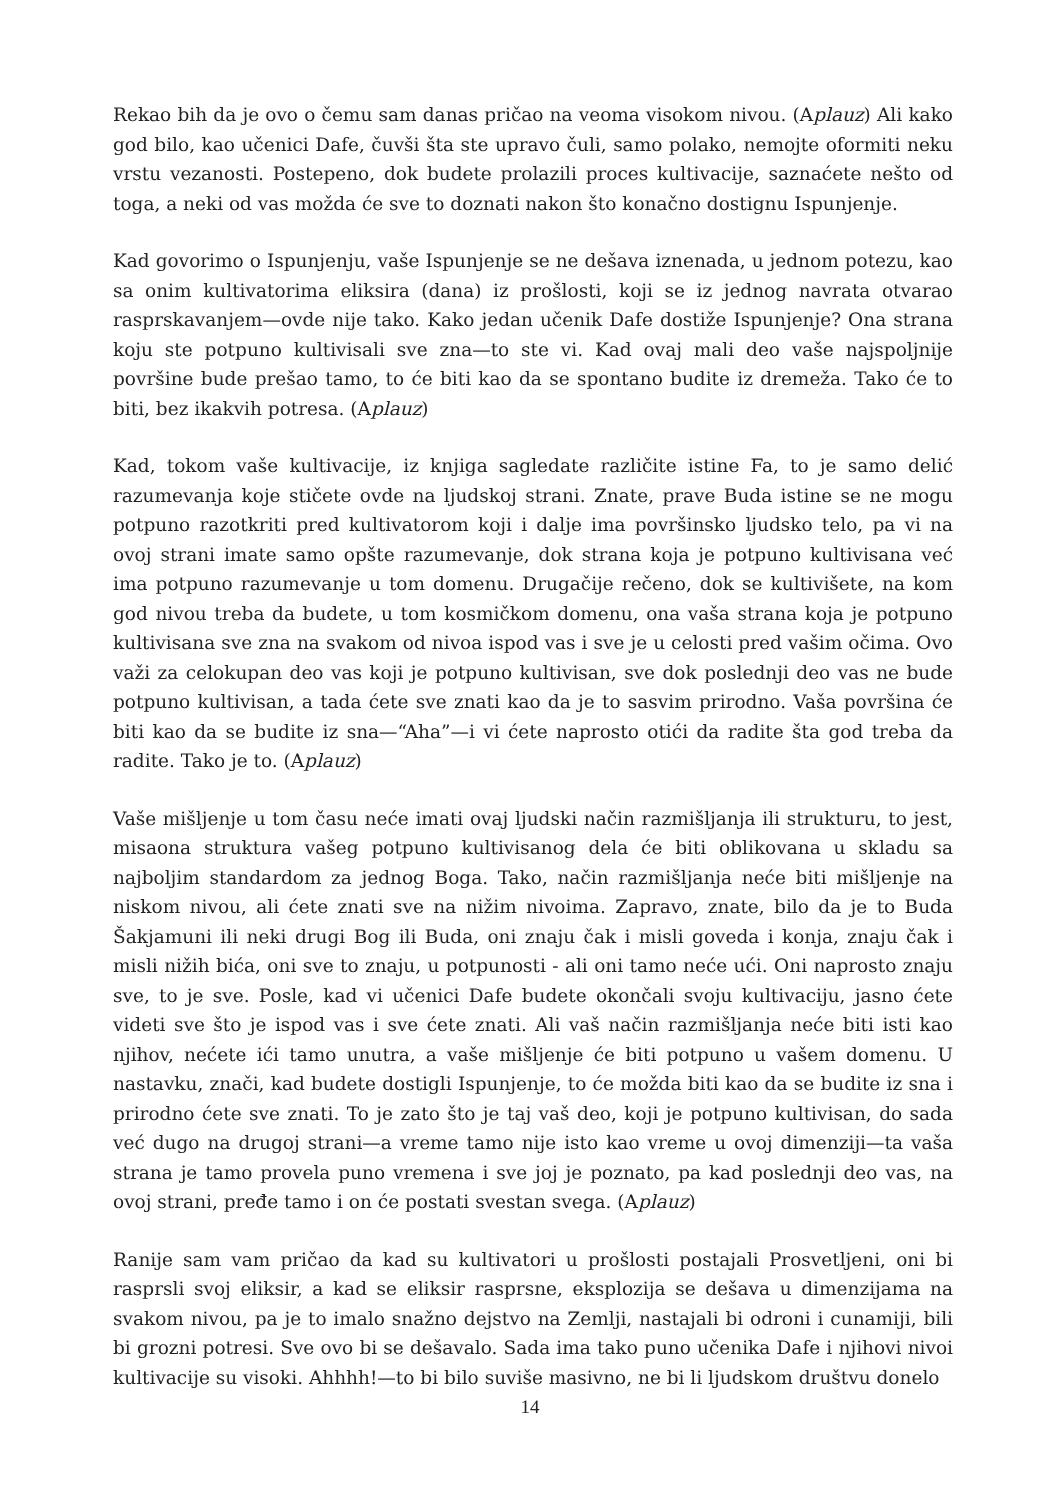Rekao bih da je ovo o čemu sam danas pričao na veoma visokom nivou. (Aplauz) Ali kako god bilo, kao učenici Dafe, čuvši šta ste upravo čuli, samo polako, nemojte oformiti neku vrstu vezanosti. Postepeno, dok budete prolazili proces kultivacije, saznaćete nešto od toga, a neki od vas možda će sve to doznati nakon što konačno dostignu Ispunjenje.
Kad govorimo o Ispunjenju, vaše Ispunjenje se ne dešava iznenada, u jednom potezu, kao sa onim kultivatorima eliksira (dana) iz prošlosti, koji se iz jednog navrata otvarao rasprskavanjem—ovde nije tako. Kako jedan učenik Dafe dostiže Ispunjenje? Ona strana koju ste potpuno kultivisali sve zna—to ste vi. Kad ovaj mali deo vaše najspoljnije površine bude prešao tamo, to će biti kao da se spontano budite iz dremeža. Tako će to biti, bez ikakvih potresa. (Aplauz)
Kad, tokom vaše kultivacije, iz knjiga sagledate različite istine Fa, to je samo delić razumevanja koje stičete ovde na ljudskoj strani. Znate, prave Buda istine se ne mogu potpuno razotkriti pred kultivatorom koji i dalje ima površinsko ljudsko telo, pa vi na ovoj strani imate samo opšte razumevanje, dok strana koja je potpuno kultivisana već ima potpuno razumevanje u tom domenu. Drugačije rečeno, dok se kultivišete, na kom god nivou treba da budete, u tom kosmičkom domenu, ona vaša strana koja je potpuno kultivisana sve zna na svakom od nivoa ispod vas i sve je u celosti pred vašim očima. Ovo važi za celokupan deo vas koji je potpuno kultivisan, sve dok poslednji deo vas ne bude potpuno kultivisan, a tada ćete sve znati kao da je to sasvim prirodno. Vaša površina će biti kao da se budite iz sna—“Aha”—i vi ćete naprosto otići da radite šta god treba da radite. Tako je to. (Aplauz)
Vaše mišljenje u tom času neće imati ovaj ljudski način razmišljanja ili strukturu, to jest, misaona struktura vašeg potpuno kultivisanog dela će biti oblikovana u skladu sa najboljim standardom za jednog Boga. Tako, način razmišljanja neće biti mišljenje na niskom nivou, ali ćete znati sve na nižim nivoima. Zapravo, znate, bilo da je to Buda Šakjamuni ili neki drugi Bog ili Buda, oni znaju čak i misli goveda i konja, znaju čak i misli nižih bića, oni sve to znaju, u potpunosti - ali oni tamo neće ući. Oni naprosto znaju sve, to je sve. Posle, kad vi učenici Dafe budete okončali svoju kultivaciju, jasno ćete videti sve što je ispod vas i sve ćete znati. Ali vaš način razmišljanja neće biti isti kao njihov, nećete ići tamo unutra, a vaše mišljenje će biti potpuno u vašem domenu. U nastavku, znači, kad budete dostigli Ispunjenje, to će možda biti kao da se budite iz sna i prirodno ćete sve znati. To je zato što je taj vaš deo, koji je potpuno kultivisan, do sada već dugo na drugoj strani—a vreme tamo nije isto kao vreme u ovoj dimenziji—ta vaša strana je tamo provela puno vremena i sve joj je poznato, pa kad poslednji deo vas, na ovoj strani, pređe tamo i on će postati svestan svega. (Aplauz)
Ranije sam vam pričao da kad su kultivatori u prošlosti postajali Prosvetljeni, oni bi rasprsli svoj eliksir, a kad se eliksir rasprsne, eksplozija se dešava u dimenzijama na svakom nivou, pa je to imalo snažno dejstvo na Zemlji, nastajali bi odroni i cunamiji, bili bi grozni potresi. Sve ovo bi se dešavalo. Sada ima tako puno učenika Dafe i njihovi nivoi kultivacije su visoki. Ahhhh!—to bi bilo suviše masivno, ne bi li ljudskom društvu donelo
14